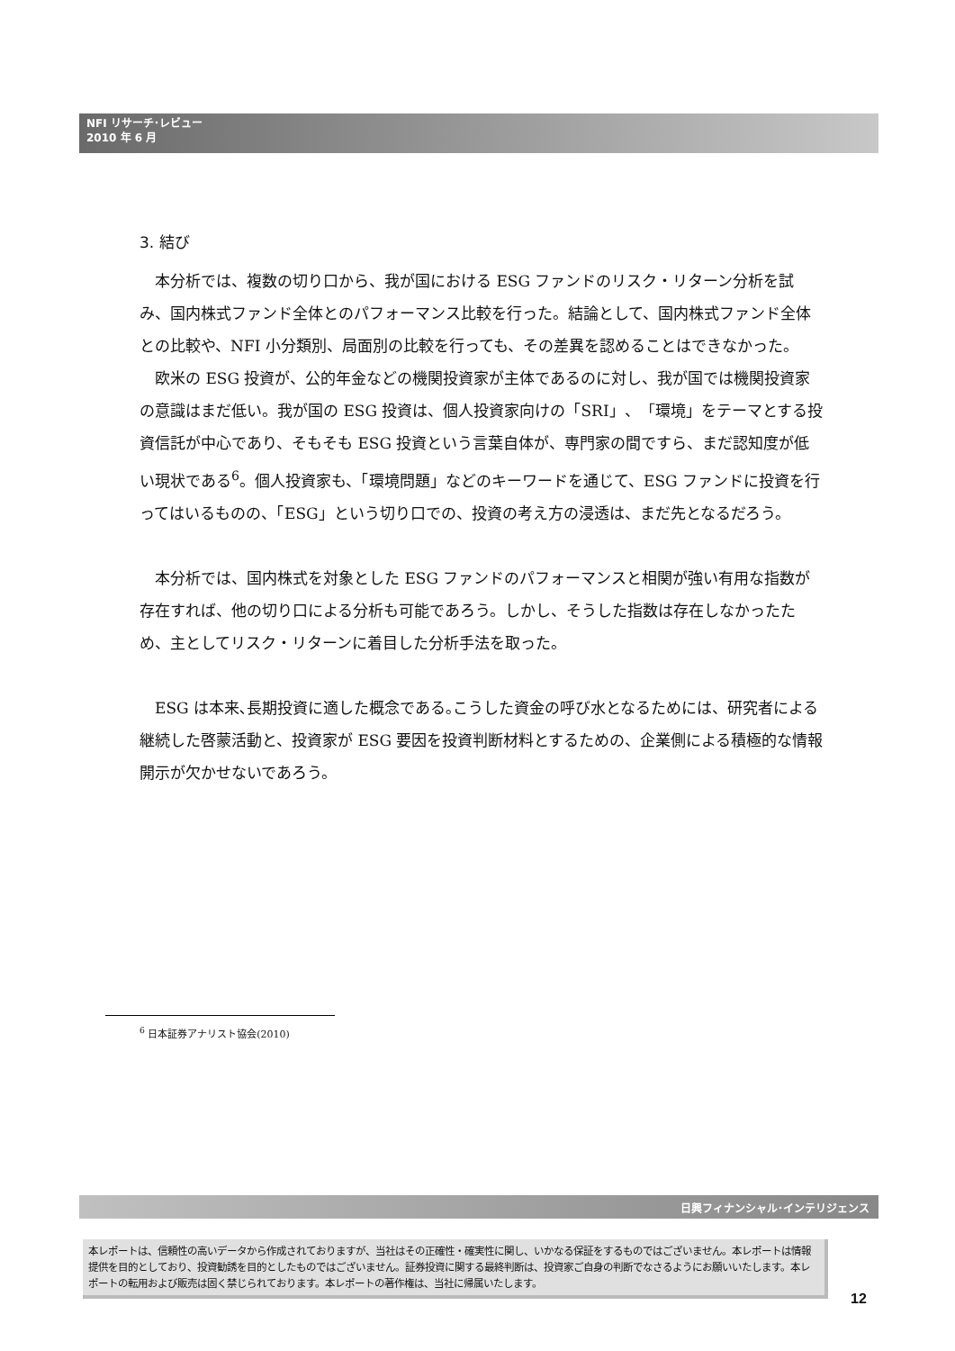NFI リサーチ･レビュー
2010 年 6 月
3. 結び
本分析では、複数の切り口から、我が国における ESG ファンドのリスク・リターン分析を試み、国内株式ファンド全体とのパフォーマンス比較を行った。結論として、国内株式ファンド全体との比較や、NFI 小分類別、局面別の比較を行っても、その差異を認めることはできなかった。
欧米の ESG 投資が、公的年金などの機関投資家が主体であるのに対し、我が国では機関投資家の意識はまだ低い。我が国の ESG 投資は、個人投資家向けの「SRI」、「環境」をテーマとする投資信託が中心であり、そもそも ESG 投資という言葉自体が、専門家の間ですら、まだ認知度が低い現状である<sup>6</sup>。個人投資家も、「環境問題」などのキーワードを通じて、ESG ファンドに投資を行ってはいるものの、「ESG」という切り口での、投資の考え方の浸透は、まだ先となるだろう。
本分析では、国内株式を対象とした ESG ファンドのパフォーマンスと相関が強い有用な指数が存在すれば、他の切り口による分析も可能であろう。しかし、そうした指数は存在しなかったため、主としてリスク・リターンに着目した分析手法を取った。
ESG は本来､長期投資に適した概念である｡こうした資金の呼び水となるためには、研究者による継続した啓蒙活動と、投資家が ESG 要因を投資判断材料とするための、企業側による積極的な情報開示が欠かせないであろう。
<sup>6</sup> 日本証券アナリスト協会(2010)
日興フィナンシャル･インテリジェンス
本レポートは、信頼性の高いデータから作成されておりますが、当社はその正確性・確実性に関し、いかなる保証をするものではございません。本レポートは情報提供を目的としており、投資勧誘を目的としたものではございません。証券投資に関する最終判断は、投資家ご自身の判断でなさるようにお願いいたします。本レポートの転用および販売は固く禁じられております。本レポートの著作権は、当社に帰属いたします。
12